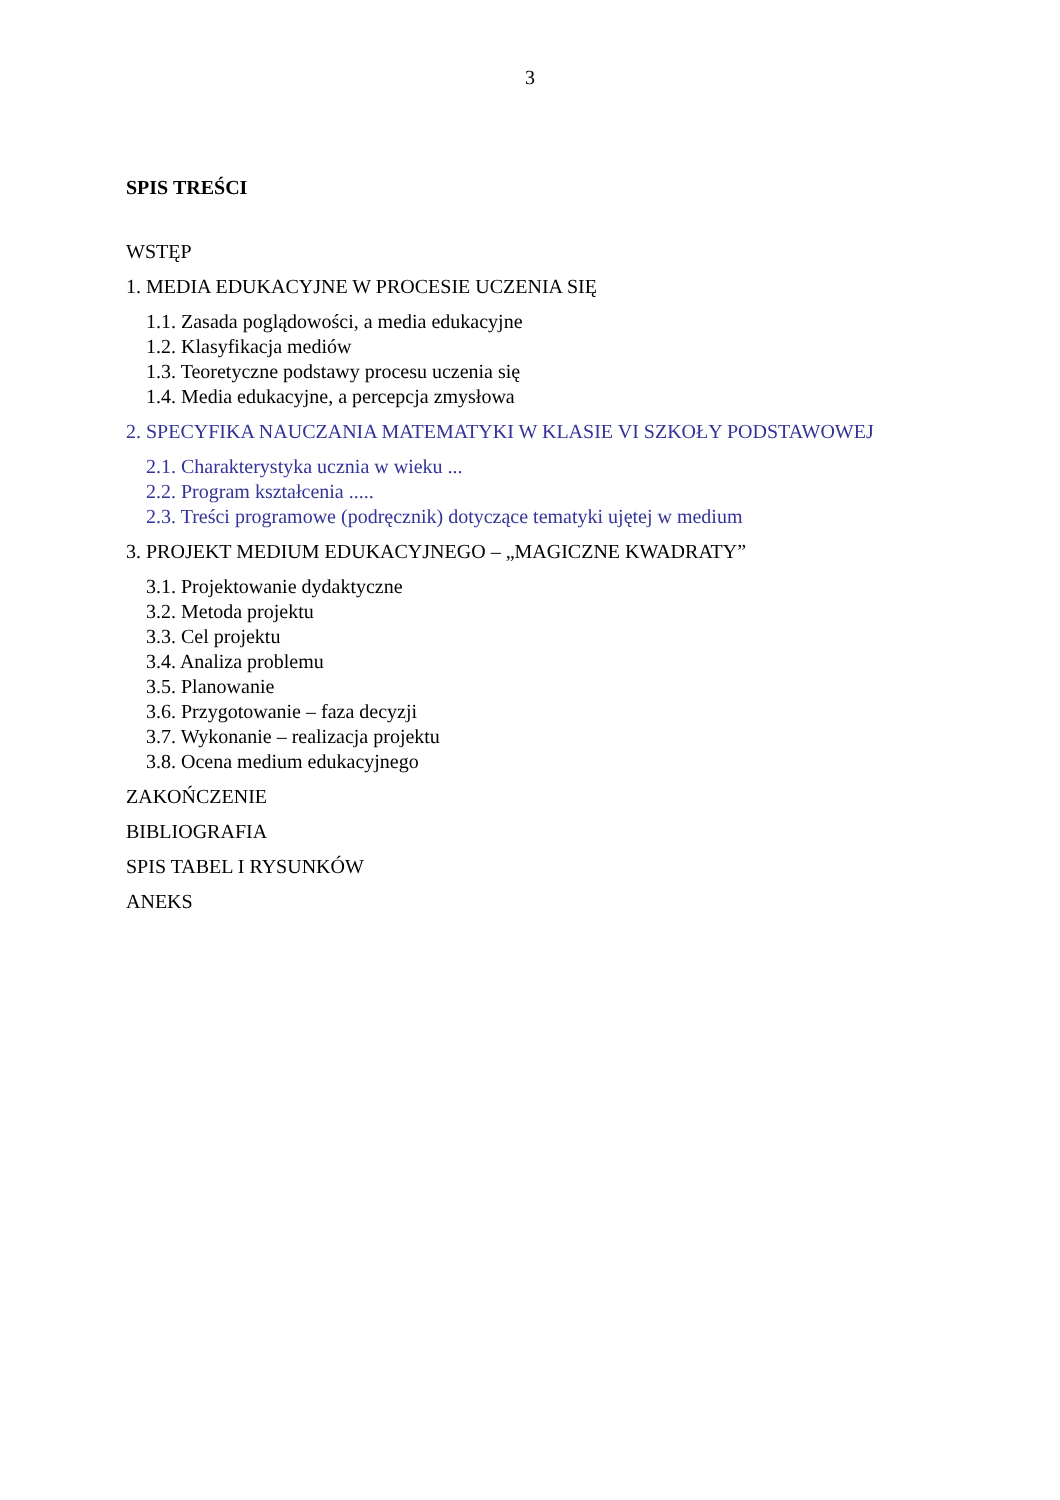3
SPIS TREŚCI
WSTĘP
1. MEDIA EDUKACYJNE W PROCESIE UCZENIA SIĘ
1.1. Zasada poglądowości, a media edukacyjne
1.2. Klasyfikacja mediów
1.3. Teoretyczne podstawy procesu uczenia się
1.4. Media edukacyjne, a percepcja zmysłowa
2. SPECYFIKA NAUCZANIA MATEMATYKI W KLASIE VI SZKOŁY PODSTAWOWEJ
2.1. Charakterystyka ucznia w wieku ...
2.2. Program kształcenia .....
2.3. Treści programowe (podręcznik) dotyczące tematyki ujętej w medium
3. PROJEKT MEDIUM EDUKACYJNEGO – „MAGICZNE KWADRATY”
3.1. Projektowanie dydaktyczne
3.2. Metoda projektu
3.3. Cel projektu
3.4. Analiza problemu
3.5. Planowanie
3.6. Przygotowanie – faza decyzji
3.7. Wykonanie – realizacja projektu
3.8. Ocena medium edukacyjnego
ZAKOŃCZENIE
BIBLIOGRAFIA
SPIS TABEL I RYSUNKÓW
ANEKS